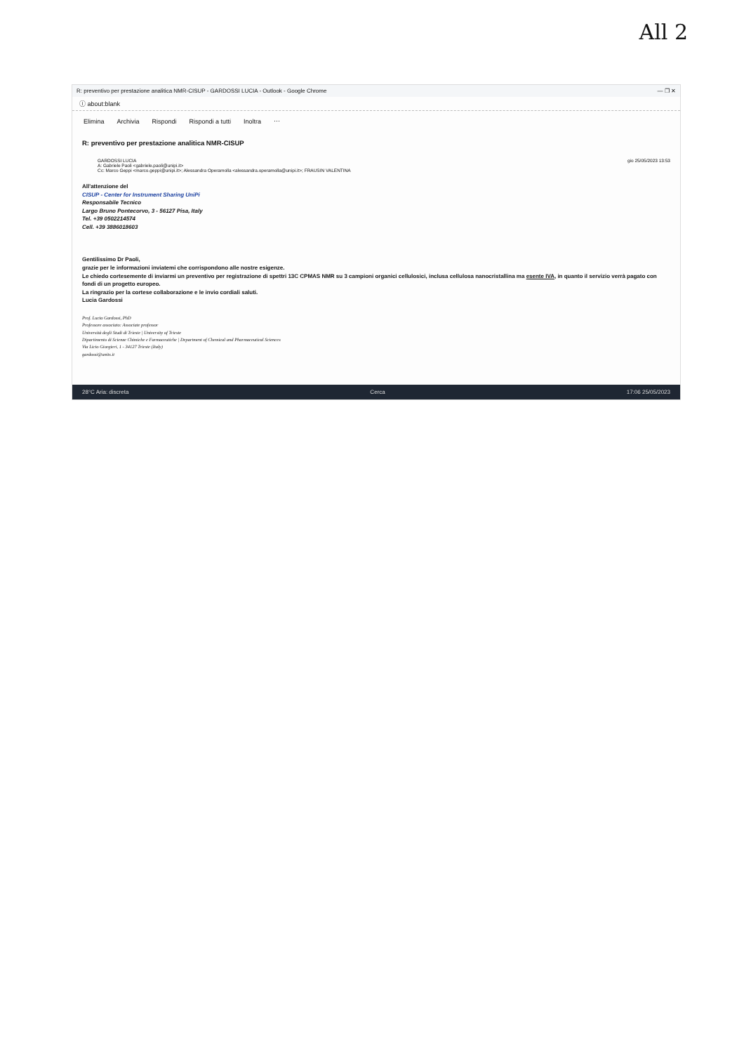All 2
R: preventivo per prestazione analitica NMR-CISUP - GARDOSSI LUCIA - Outlook - Google Chrome — ❐ ✕
ⓘ about:blank
Elimina Archivia Rispondi Rispondi a tutti Inoltra ⋯
R: preventivo per prestazione analitica NMR-CISUP
GARDOSSI LUCIA
A: Gabriele Paoli <gabriele.paoli@unipi.it>
Cc: Marco Geppi <marco.geppi@unipi.it>; Alessandra Operamolla <alessandra.operamolla@unipi.it>; FRAUSIN VALENTINA
gio 25/05/2023 13:53
All'attenzione del
CISUP - Center for Instrument Sharing UniPi
Responsabile Tecnico
Largo Bruno Pontecorvo, 3 - 56127 Pisa, Italy
Tel. +39 0502214574
Cell. +39 3886018603
Gentilissimo Dr Paoli,
grazie per le informazioni inviatemi che corrispondono alle nostre esigenze.
Le chiedo cortesemente di inviarmi un preventivo per registrazione di spettri 13C CPMAS NMR su 3 campioni organici cellulosici, inclusa cellulosa nanocristallina ma esente IVA, in quanto il servizio verrà pagato con fondi di un progetto europeo.
La ringrazio per la cortese collaborazione e le invio cordiali saluti.
Lucia Gardossi
Prof. Lucia Gardossi, PhD
Professore associato: Associate professor
Università degli Studi di Trieste | University of Trieste
Dipartimento di Scienze Chimiche e Farmaceutiche | Department of Chemical and Pharmaceutical Sciences
Via Licio Giorgieri, 1 - 34127 Trieste (Italy)
gardossi@units.it
28°C Aria: discreta Cerca 17:06 25/05/2023